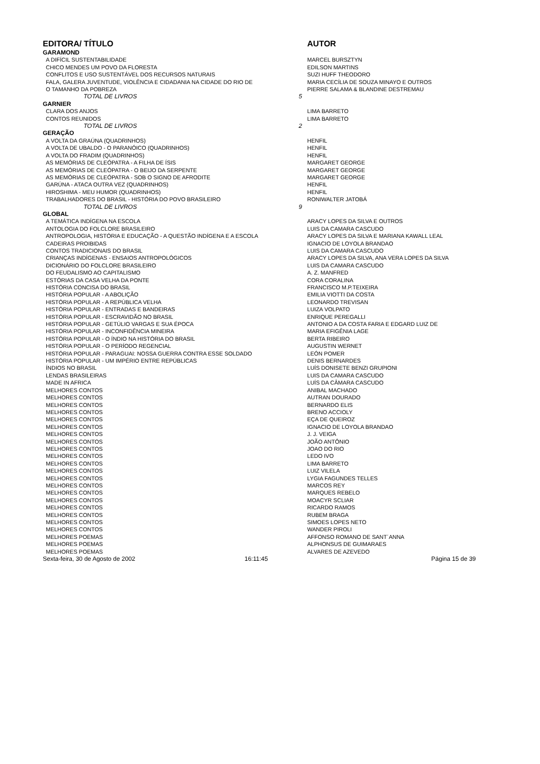| EDITORA/ TÍTULO | | AUTOR |
| --- | --- | --- |
| GARAMOND | | |
| A DIFÍCIL SUSTENTABILIDADE | | MARCEL BURSZTYN |
| CHICO MENDES UM POVO DA FLORESTA | | EDILSON MARTINS |
| CONFLITOS E USO SUSTENTÁVEL DOS RECURSOS NATURAIS | | SUZI HUFF THEODORO |
| FALA, GALERA JUVENTUDE, VIOLÊNCIA E CIDADANIA NA CIDADE DO RIO DE | | MARIA CECÍLIA DE SOUZA MINAYO E OUTROS |
| O TAMANHO DA POBREZA | | PIERRE SALAMA & BLANDINE DESTREMAU |
| TOTAL DE LIVROS | 5 | |
| GARNIER | | |
| CLARA DOS ANJOS | | LIMA BARRETO |
| CONTOS REUNIDOS | | LIMA BARRETO |
| TOTAL DE LIVROS | 2 | |
| GERAÇÃO | | |
| A VOLTA DA GRAÚNA (QUADRINHOS) | | HENFIL |
| A VOLTA DE UBALDO - O PARANÓICO (QUADRINHOS) | | HENFIL |
| A VOLTA DO FRADIM (QUADRINHOS) | | HENFIL |
| AS MEMÓRIAS DE CLEÓPATRA - A FILHA DE ÍSIS | | MARGARET GEORGE |
| AS MEMÓRIAS DE CLEÓPATRA - O BEIJO DA SERPENTE | | MARGARET GEORGE |
| AS MEMÓRIAS DE CLEÓPATRA - SOB O SIGNO DE AFRODITE | | MARGARET GEORGE |
| GARÚNA - ATACA OUTRA VEZ (QUADRINHOS) | | HENFIL |
| HIROSHIMA - MEU HUMOR (QUADRINHOS) | | HENFIL |
| TRABALHADORES DO BRASIL - HISTÓRIA DO POVO BRASILEIRO | | RONIWALTER JATOBÁ |
| TOTAL DE LIVROS | 9 | |
| GLOBAL | | |
| A TEMÁTICA INDÍGENA NA ESCOLA | | ARACY LOPES DA SILVA E OUTROS |
| ANTOLOGIA DO FOLCLORE BRASILEIRO | | LUIS DA CAMARA CASCUDO |
| ANTROPOLOGIA, HISTÓRIA E EDUCAÇÃO - A QUESTÃO INDÍGENA E A ESCOLA | | ARACY LOPES DA SILVA E MARIANA KAWALL LEAL |
| CADEIRAS PROIBIDAS | | IGNACIO DE LOYOLA BRANDAO |
| CONTOS TRADICIONAIS DO BRASIL | | LUIS DA CAMARA CASCUDO |
| CRIANÇAS INDÍGENAS - ENSAIOS ANTROPOLÓGICOS | | ARACY LOPES DA SILVA, ANA VERA LOPES DA SILVA |
| DICIONÁRIO DO FOLCLORE BRASILEIRO | | LUIS DA CAMARA CASCUDO |
| DO FEUDALISMO AO CAPITALISMO | | A. Z. MANFRED |
| ESTÓRIAS DA CASA VELHA DA PONTE | | CORA CORALINA |
| HISTÓRIA CONCISA DO BRASIL | | FRANCISCO M.P.TEIXEIRA |
| HISTÓRIA POPULAR - A ABOLIÇÃO | | EMILIA VIOTTI DA COSTA |
| HISTÓRIA POPULAR - A REPÚBLICA VELHA | | LEONARDO TREVISAN |
| HISTÓRIA POPULAR - ENTRADAS E BANDEIRAS | | LUIZA VOLPATO |
| HISTÓRIA POPULAR - ESCRAVIDÃO NO BRASIL | | ENRIQUE PEREGALLI |
| HISTÓRIA POPULAR - GETÚLIO VARGAS E SUA ÉPOCA | | ANTONIO A DA COSTA FARIA E EDGARD LUIZ DE |
| HISTÓRIA POPULAR - INCONFIDÊNCIA MINEIRA | | MARIA EFIGÊNIA LAGE |
| HISTÓRIA POPULAR - O ÍNDIO NA HISTÓRIA DO BRASIL | | BERTA RIBEIRO |
| HISTÓRIA POPULAR - O PERÍODO REGENCIAL | | AUGUSTIN WERNET |
| HISTÓRIA POPULAR - PARAGUAI: NOSSA GUERRA CONTRA ESSE SOLDADO | | LEÓN POMER |
| HISTÓRIA POPULAR - UM IMPÉRIO ENTRE REPÚBLICAS | | DENIS BERNARDES |
| ÍNDIOS NO BRASIL | | LUÍS DONISETE BENZI GRUPIONI |
| LENDAS BRASILEIRAS | | LUIS DA CAMARA CASCUDO |
| MADE IN AFRICA | | LUÍS DA CÂMARA CASCUDO |
| MELHORES CONTOS | | ANIBAL MACHADO |
| MELHORES CONTOS | | AUTRAN DOURADO |
| MELHORES CONTOS | | BERNARDO ELIS |
| MELHORES CONTOS | | BRENO ACCIOLY |
| MELHORES CONTOS | | EÇA DE QUEIROZ |
| MELHORES CONTOS | | IGNACIO DE LOYOLA BRANDAO |
| MELHORES CONTOS | | J. J. VEIGA |
| MELHORES CONTOS | | JOÃO ANTÔNIO |
| MELHORES CONTOS | | JOAO DO RIO |
| MELHORES CONTOS | | LEDO IVO |
| MELHORES CONTOS | | LIMA BARRETO |
| MELHORES CONTOS | | LUIZ VILELA |
| MELHORES CONTOS | | LYGIA FAGUNDES TELLES |
| MELHORES CONTOS | | MARCOS REY |
| MELHORES CONTOS | | MARQUES REBELO |
| MELHORES CONTOS | | MOACYR SCLIAR |
| MELHORES CONTOS | | RICARDO RAMOS |
| MELHORES CONTOS | | RUBEM BRAGA |
| MELHORES CONTOS | | SIMOES LOPES NETO |
| MELHORES CONTOS | | WANDER PIROLI |
| MELHORES POEMAS | | AFFONSO ROMANO DE SANT´ANNA |
| MELHORES POEMAS | | ALPHONSUS DE GUIMARAES |
| MELHORES POEMAS | | ALVARES DE AZEVEDO |
| Sexta-feira, 30 de Agosto de 2002 | 16:11:45 | Página 15 de 39 |